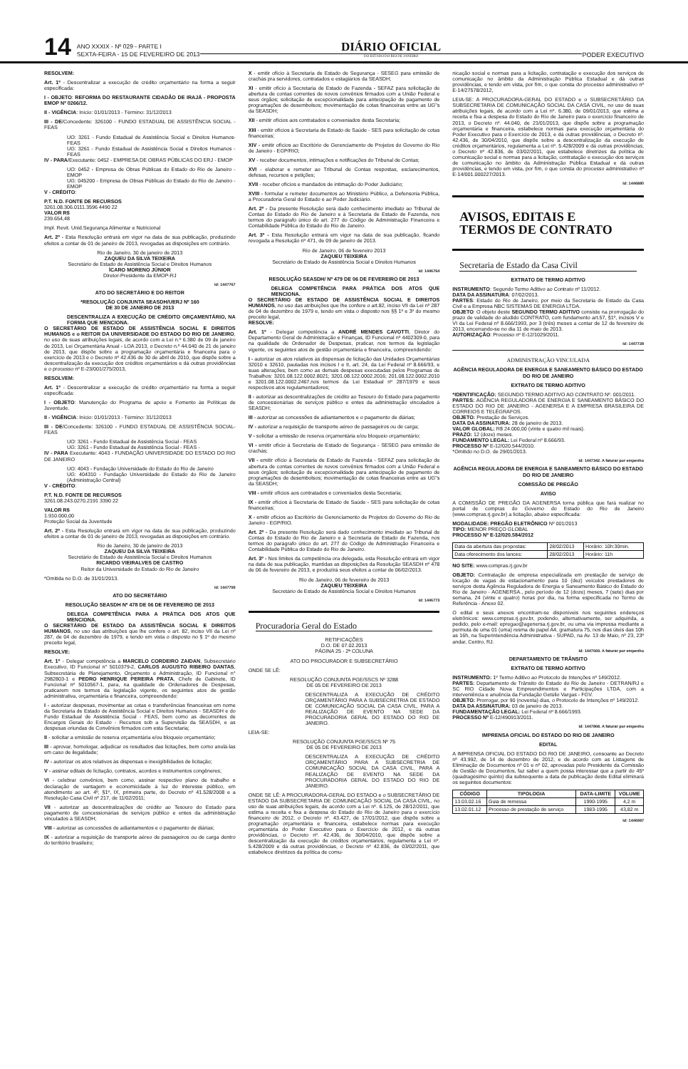14
ANO XXXIX - Nº 029 - PARTE I
SEXTA-FEIRA - 15 DE FEVEREIRO DE 2013
DIÁRIO OFICIAL
DO ESTADO DO RIO DE JANEIRO
PODER EXECUTIVO
RESOLVEM:
Art. 1º - Descentralizar a execução de crédito orçamentário na forma a seguir especificada:
I - OBJETO: REFORMA DO RESTAURANTE CIDADÃO DE IRAJÁ - PROPOSTA EMOP Nº 0266/12.
II - VIGÊNCIA: Início: 01/01/2013 - Término: 31/12/2013
III - DE/Concedente: 326100 - FUNDO ESTADUAL DE ASSISTÊNCIA SOCIAL - FEAS
UO: 3261 - Fundo Estadual de Assistência Social e Direitos Humanos- FEAS
UG: 3261 - Fundo Estadual de Assistência Social e Direitos Humanos - FEAS
IV - PARA/Executante: 0452 - EMPRESA DE OBRAS PÚBLICAS DO ERJ - EMOP
UO: 0452 - Empresa de Obras Públicas do Estado do Rio de Janeiro - EMOP
UG: 045200 - Empresa de Obras Públicas do Estado do Rio de Janeiro - EMOP
V - CRÉDITO:
P.T. N.D. FONTE DE RECURSOS
3261.08.306.0111.3596 4490 22
VALOR R$
239.654,48
Impl. Revit. Unid.Segurança Alimentar e Nutricional
Art. 2º - Esta Resolução entrará em vigor na data de sua publicação, produzindo efeitos a contar de 01 de janeiro de 2013, revogadas as disposições em contrário.
Rio de Janeiro, 30 de janeiro de 2013
ZAQUEU DA SILVA TEIXEIRA
Secretário de Estado de Assistência Social e Direitos Humanos
ÍCARO MORENO JÚNIOR
Diretor-Presidente da EMOP-RJ
Id: 1447767
ATO DO SECRETÁRIO E DO REITOR
*RESOLUÇÃO CONJUNTA SEASDH/UERJ Nº 160
DE 30 DE JANEIRO DE 2013
DESCENTRALIZA A EXECUÇÃO DE CRÉDITO ORÇAMENTÁRIO, NA FORMA QUE MENCIONA.
O SECRETÁRIO DE ESTADO DE ASSISTÊNCIA SOCIAL E DIREITOS HUMANOS e o REITOR DA UNIVERSIDADE DO ESTADO DO RIO DE JANEIRO, no uso de suas atribuições legais, de acordo com a Lei n.º 6.380 de 09 de janeiro de 2013, Lei Orçamentária Anual - LOA 2013, o Decreto n.º 44.040 de 21 de janeiro de 2013, que dispõe sobre a programação orçamentária e financeira para o exercício de 2013 e o Decreto nº 42.436 de 30 de abril de 2010, que dispõe sobre a descentralização da execução dos créditos orçamentários e dá outras providências e o processo nº E-23/001/275/2013,
RESOLVEM:
Art. 1º - Descentralizar a execução de crédito orçamentário na forma a seguir especificada:
I - OBJETO: Manutenção do Programa de apoio e Fomento às Políticas de Juventude.
II - VIGÊNCIA: Início: 01/01/2013 - Término: 31/12/2013
III - DE/Concedente: 326100 - FUNDO ESTADUAL DE ASSISTÊNCIA SOCIAL-FEAS
UO: 3261 - Fundo Estadual de Assistência Social - FEAS
UG: 3261 - Fundo Estadual de Assistência Social - FEAS -
IV - PARA Executante: 4043 - FUNDAÇÃO UNIVERSIDADE DO ESTADO DO RIO DE JANEIRO
UO: 4043 - Fundação Universidade do Estado do Rio de Janeiro
UG: 404310 - Fundação Universidade do Estado do Rio de Janeiro (Administração Central)
V - CRÉDITO:
P.T. N.D. FONTE DE RECURSOS
3261.08.243.0270.2191 3390 22
VALOR R$
1.910.000,00
Proteção Social da Juventude
Art. 2º - Esta Resolução entrará em vigor na data de sua publicação, produzindo efeitos a contar de 01 de janeiro de 2013, revogadas as disposições em contrário.
Rio de Janeiro, 30 de janeiro de 2013
ZAQUEU DA SILVA TEIXEIRA
Secretário de Estado de Assistência Social e Direitos Humanos
RICARDO VIEIRALVES DE CASTRO
Reitor da Universidade do Estado do Rio de Janeiro
*Omitida no D.O. de 31/01/2013.
Id: 1447799
ATO DO SECRETÁRIO
RESOLUÇÃO SEASDH Nº 478 DE 06 DE FEVEREIRO DE 2013
DELEGA COMPETÊNCIA PARA A PRÁTICA DOS ATOS QUE MENCIONA.
O SECRETÁRIO DE ESTADO DA ASSISTÊNCIA SOCIAL E DIREITOS HUMANOS, no uso das atribuições que lhe confere o art. 82, inciso VII da Lei nº 287, de 04 de dezembro de 1979, e tendo em vista o disposto no § 1º do mesmo preceito legal,
RESOLVE:
Art. 1º - Delegar competência a MARCELO CORDEIRO ZAIDAN, Subsecretário Executivo, ID Funcional n° 5010379-2, CARLOS AUGUSTO RIBEIRO DANTAS, Subsecretária de Planejamento, Orçamento e Administração, ID Funcional n° 2982803-1 e PEDRO HENRIQUE PEREIRA PRATA, Chefe de Gabinete, ID Funcional nº 5010567-1, para, na qualidade de Ordenadores de Despesas, praticarem nos termos da legislação vigente, os seguintes atos de gestão administrativa, orçamentária e financeira, compreendendo:
I - autorizar despesas, movimentar as cotas e transferências financeiras em nome da Secretaria de Estado de Assistência Social e Direitos Humanos - SEASDH e do Fundo Estadual de Assistência Social - FEAS, bem como as decorrentes de Encargos Gerais do Estado - Recursos sob a Supervisão da SEASDH, e as despesas oriundas de Convênios firmados com esta Secretaria;
II - solicitar a emissão de reserva orçamentária e/ou bloqueio orçamentário;
III - aprovar, homologar, adjudicar os resultados das licitações, bem como anulá-las em caso de ilegalidade;
IV - autorizar os atos relativos às dispensas e inexigibilidades de licitação;
V - assinar editais de licitação, contratos, acordos e instrumentos congêneres;
VI - celebrar convênios, bem como, assinar respectivo plano de trabalho e declaração de vantagem e economicidade à luz do interesse público, em atendimento ao art. 4º, §1º, IX, primeira parte, do Decreto nº 41.528/2008 e a Resolução Casa Civil nº 217, de 11/02/2011;
VII - autorizar as descentralizações de crédito ao Tesouro do Estado para pagamento de concessionárias de serviços público e entes da administração vinculados à SEASDH;
VIII - autorizar as concessões de adiantamentos e o pagamento de diárias;
IX - autorizar a requisição de transporte aéreo de passageiros ou de carga dentro do território brasileiro;
X - emitir ofício à Secretaria de Estado de Segurança - SESEG para emissão de crachás pra servidores, contratados e estagiários da SEASDH;
XI - emitir ofício à Secretaria de Estado de Fazenda - SEFAZ para solicitação de abertura de contas correntes de novos convênios firmados com a União Federal e seus órgãos; solicitação de excepcionalidade para antecipação de pagamento de programações de desembolsos; movimentação de cotas financeiras entre as UG"s da SEASDH;
XII - emitir ofícios aos contratados e conveniados desta Secretaria;
XIII - emitir ofícios à Secretaria de Estado de Saúde - SES para solicitação de cotas financeiras;
XIV - emitir ofícios ao Escritório de Gerenciamento de Projetos do Governo do Rio de Janeiro - EGP/RIO;
XV - receber documentos, intimações e notificações do Tribunal de Contas;
XVI - elaborar e remeter ao Tribunal de Contas respostas, esclarecimentos, defesas, recursos e petições;
XVII - receber ofícios e mandados de intimação do Poder Judiciário;
XVIII - formular e remeter documentos ao Ministério Público, a Defensoria Pública, a Procuradoria Geral do Estado e ao Poder Judiciário.
Art. 2º - Da presente Resolução será dado conhecimento imediato ao Tribunal de Contas do Estado do Rio de Janeiro e à Secretaria de Estado de Fazenda, nos termos do parágrafo único do art. 277 do Código de Administração Financeira e Contabilidade Pública do Estado do Rio de Janeiro.
Art. 3º - Esta Resolução entrará em vigor na data de sua publicação, ficando revogada a Resolução nº 471, de 09 de janeiro de 2013.
Rio de Janeiro, 06 de fevereiro 2013
ZAQUEU TEIXEIRA
Secretário de Estado de Assistência Social e Direitos Humanos
Id: 1446764
RESOLUÇÃO SEASDH/ Nº 479 DE 06 DE FEVEREIRO DE 2013
DELEGA COMPETÊNCIA PARA PRÁTICA DOS ATOS QUE MENCIONA.
O SECRETÁRIO DE ESTADO DE ASSISTÊNCIA SOCIAL E DIREITOS HUMANOS, no uso das atribuições que lhe confere o art.82, inciso VII da Lei nº 287 de 04 de dezembro de 1979 e, tendo em vista o disposto nos §§ 1º e 3º do mesmo preceito legal,
RESOLVE:
Art. 1º - Delegar competência a ANDRÉ MENDES CAVOTTI, Diretor do Departamento Geral de Administração e Finanças, ID Funcional nº 4402309-0, para na qualidade de Ordenador de Despesas, praticar, nos termos da legislação vigente, os seguintes atos de gestão orçamentária e financeira, compreendendo:
I - autorizar os atos relativos às dispensas de licitação das Unidades Orçamentárias 32010 e 32610, pautadas nos incisos I e II, art. 24, da Lei Federal nº 8.666/93, e suas alterações, bem como as demais despesas executadas pelos Programas de Trabalhos: 3201.08.122.0002.8021; 3201.08.122.0002.2016; 201.08.122.0002.2010 e 3201.08.122.0002.2467,nos termos da Lei Estadual nº 287/1979 e seus respectivos atos regulamentadores;
II - autorizar as descentralizações de crédito ao Tesouro do Estado para pagamento de concessionárias de serviços público e entes da administração vinculados à SEASDH;
III - autorizar as concessões de adiantamentos e o pagamento de diárias;
IV - autorizar a requisição de transporte aéreo de passageiros ou de carga;
V - solicitar a emissão de reserva orçamentária e/ou bloqueio orçamentário;
VI - emitir ofício à Secretaria de Estado de Segurança - SESEG para emissão de crachás;
VII - emitir ofício à Secretaria de Estado de Fazenda - SEFAZ para solicitação de abertura de contas correntes de novos convênios firmados com a União Federal e seus órgãos; solicitação de excepcionalidade para antecipação de pagamento de programações de desembolsos; movimentação de cotas financeiras entre as UG"s da SEASDH;
VIII - emitir ofícios aos contratados e conveniados desta Secretaria;
IX - emitir ofícios à Secretaria de Estado de Saúde - SES para solicitação de cotas financeiras;
X - emitir ofícios ao Escritório de Gerenciamento de Projetos do Governo do Rio de Janeiro - EGP/RIO.
Art. 2º - Da presente Resolução será dado conhecimento imediato ao Tribunal de Contas do Estado do Rio de Janeiro e à Secretaria de Estado de Fazenda, nos termos do parágrafo único do art. 277 do Código de Administração Financeira e Contabilidade Pública do Estado do Rio de Janeiro.
Art. 3º - Nos limites da competência ora delegada, esta Resolução entrará em vigor na data de sua publicação, mantidas as disposições da Resolução SEASDH nº 478 de 06 de fevereiro de 2013, e produzirá seus efeitos a contar de 06/02/2013.
Rio de Janeiro, 06 de fevereiro de 2013
ZAQUEU TEIXEIRA
Secretário de Estado de Assistência Social e Direitos Humanos
Id: 1446773
Procuradoria Geral do Estado
RETIFICAÇÕES
D.O. DE 07.02.2013
PÁGINA 25 - 2ª COLUNA
ATO DO PROCURADOR E SUBSECRETÁRIO
ONDE SE LÊ:
RESOLUÇÃO CONJUNTA PGE/SSCS Nº 3288
DE 05 DE FEVEREIRO DE 2013
DESCENTRALIZA A EXECUÇÃO DE CRÉDITO ORÇAMENTÁRIO PARA A SUBSECRETRIA DE ESTADO DE COMUNICAÇÃO SOCIAL DA CASA CIVIL, PARA A REALIZAÇÃO DE EVENTO NA SEDE DA PROCURADORIA GERAL DO ESTADO DO RIO DE JANEIRO.
LEIA-SE:
RESOLUÇÃO CONJUNTA PGE/SSCS Nº 75
DE 05 DE FEVEREIRO DE 2013
DESCENTRALIZA A EXECUÇÃO DE CRÉDITO ORÇAMENTÁRIO PARA A SUBSECRETRIA DE COMUNICAÇÃO SOCIAL DA CASA CIVIL, PARA A REALIZAÇÃO DE EVENTO NA SEDE DA PROCURADORIA GERAL DO ESTADO DO RIO DE JANEIRO.
ONDE SE LÊ: A PROCURADORA-GERAL DO ESTADO e o SUBSECRETÁRIO DE ESTADO DA SUBSECRETARIA DE COMUNICAÇÃO SOCIAL DA CASA CIVIL, no uso de suas atribuições legais, de acordo com a Lei nº. 6.125, de 28/12/2011, que estima a receita e fixa a despesa do Estado do Rio de Janeiro para o exercício financeiro de 2012, o Decreto nº. 43.427, de 17/01/2012, que dispõe sobre a programação orçamentária e financeira, estabelece normas para execução orçamentária do Poder Executivo para o Exercício de 2012, e dá outras providências, o Decreto nº. 42.436, de 30/04/2010, que dispõe sobre a descentralização da execução de créditos orçamentários, regulamenta a Lei nº. 5.428/2009 e dá outras providências, o Decreto nº 42.836, de 03/02/2011, que estabelece diretrizes da política de comu-
nicação social e normas para a licitação, contratação e execução dos serviços de comunicação no âmbito da Administração Pública Estadual e dá outras providências, e tendo em vista, por fim, o que consta do processo administrativo nº E-14/27578/2012,
LEIA-SE: A PROCURADORA-GERAL DO ESTADO e o SUBSECRETÁRIO DA SUBSECRETARIA DE COMUNICAÇÃO SOCIAL DA CASA CIVIL, no uso de suas atribuições legais, de acordo com a Lei nº. 6.380, de 09/01/2013, que estima a receita e fixa a despesa do Estado do Rio de Janeiro para o exercício financeiro de 2013, o Decreto nº. 44.040, de 21/01/2013, que dispõe sobre a programação orçamentária e financeira, estabelece normas para execução orçamentária do Poder Executivo para o Exercício de 2013, e dá outras providências, o Decreto nº. 42.436, de 30/04/2010, que dispõe sobre a descentralização da execução de créditos orçamentários, regulamenta a Lei nº. 5.428/2009 e dá outras providências, o Decreto nº 42.836, de 03/02/2011, que estabelece diretrizes da política de comunicação social e normas para a licitação, contratação e execução dos serviços de comunicação no âmbito da Administração Pública Estadual e dá outras providências, e tendo em vista, por fim, o que consta do processo administrativo nº E-14/001.000227/2013.
Id: 1446880
AVISOS, EDITAIS E
TERMOS DE CONTRATO
Secretaria de Estado da Casa Civil
EXTRATO DE TERMO ADITIVO
INSTRUMENTO: Segundo Termo Aditivo ao Contrato nº 11/2012.
DATA DA ASSINATURA: 07/02/2013.
PARTES: Estado do Rio de Janeiro, por meio da Secretaria de Estado da Casa Civil e a Empresa NBC SISTEMAS DE ENERGIA LTDA.
OBJETO: O objeto deste SEGUNDO TERMO ADITIVO consiste na prorrogação do prazo de validade do aludido CONTRATO, com fundamento art.57, §1º, incisos V e VI da Lei Federal nº 8.666/1993, por 3 (três) meses a contar de 12 de fevereiro de 2013, encerrando-se no dia 11 de maio de 2013.
AUTORIZAÇÃO: Processo nº E-12/1029/2011.
Id: 1447728
ADMINISTRAÇÃO VINCULADA
AGÊNCIA REGULADORA DE ENERGIA E SANEAMENTO BÁSICO DO ESTADO DO RIO DE JANEIRO
EXTRATO DE TERMO ADITIVO
*IDENTIFICAÇÃO: SEGUNDO TERMO ADITIVO AO CONTRATO Nº. 001/2011.
PARTES: AGÊNCIA REGULADORA DE ENERGIA E SANEAMENTO BÁSICO DO ESTADO DO RIO DE JANEIRO - AGENERSA E A EMPRESA BRASILEIRA DE CORREIOS E TELÉGRAFOS.
OBJETO: Prestação de Serviços.
DATA DA ASSINATURA: 28 de janeiro de 2013.
VALOR GLOBAL: R$ 24.000,00 (vinte e quatro mil reais).
PRAZO: 12 (doze) meses.
FUNDAMENTO LEGAL: Lei Federal nº 8.666/93.
PROCESSO Nº E-12/020.544/2010.
*Omitido no D.O. de 29/01/2013.
Id: 1447342. A faturar por empenho
AGÊNCIA REGULADORA DE ENERGIA E SANEAMENTO BÁSICO DO ESTADO DO RIO DE JANEIRO
COMISSÃO DE PREGÃO
AVISO
A COMISSÃO DE PREGÃO DA AGENERSA torna pública que fará realizar no portal de compras do Governo do Estado do Rio de Janeiro (www.compras.rj.gov.br) a licitação, abaixo especificada:
MODALIDADE: PREGÃO ELETRÔNICO Nº 001/2013
TIPO: MENOR PREÇO GLOBAL
PROCESSO Nº E-12/020.584/2012
| Data da abertura das propostas: | 28/02/2013 | Horário: 10h:30min. |
| Data oferecimento dos lances: | 28/02/2013 | Horário: 11h |
NO SITE: www.compras.rj.gov.br
OBJETO: Contratação de empresa especializada em prestação de serviço de locação de vagas de estacionamento para 10 (dez) veículos prestadores de serviços desta Agência Reguladora de Energia e Saneamento Básico do Estado do Rio de Janeiro - AGENERSA., pelo período de 12 (doze) meses, 7 (sete) dias por semana, 24 (vinte e quatro) horas por dia, na forma especificada no Termo de Referência - Anexo 02.
O edital e seus anexos encontram-se disponíveis nos seguintes endereços eletrônicos: www.compras.rj.gov.br, podendo, alternativamente, ser adquirida, a pedido, pelo e-mail: epregao@agenersa.rj.gov.br, ou uma via impressa mediante a permuta de uma 01 (uma) resma de papel A4, gramatura 75, nos dias úteis das 10h as 16h, na Superintendência Administrativa - SUPAD, na Av. 13 de Maio, nº 23, 23º andar, Centro, RJ.
Id: 1447669. A faturar por empenho
DEPARTAMENTO DE TRÂNSITO
EXTRATO DE TERMO ADITIVO
INSTRUMENTO: 1º Termo Aditivo ao Protocolo de Intenções nº 149/2012.
PARTES: Departamento de Trânsito do Estado do Rio de Janeiro - DETRAN/RJ e SC RIO Cidade Nova Empreendimentos e Participações LTDA, com a interveniência e anuência da Fundação Getúlio Vargas - FGV.
OBJETO: Prorrogar, por 90 (noventa) dias, o Protocolo de Intenções nº 149/2012.
DATA DA ASSINATURA: 03 de janeiro de 2013.
FUNDAMENTAÇÃO LEGAL: Lei Federal nº 8.666/1993.
PROCESSO Nº E-12/490913/2011.
Id: 1447868. A faturar por empenho
IMPRENSA OFICIAL DO ESTADO DO RIO DE JANEIRO
EDITAL
A IMPRENSA OFICIAL DO ESTADO DO RIO DE JANEIRO, consoante ao Decreto nº 43.992, de 14 de dezembro de 2012, e de acordo com as Listagens de Eliminação de Documentos nº 01 e nº 02, aprovadas pelo Presidente da Comissão de Gestão de Documentos, faz saber a quem possa interessar que a partir do 45º (quadragésimo quinto) dia subsequente a data de publicação deste Edital eliminará os seguintes documentos:
| CÓDIGO | TIPOLOGIA | DATA-LIMITE | VOLUME |
| --- | --- | --- | --- |
| 13.03.02.16 | Guia de remessa | 1990-1995 | 4,2 m |
| 13.02.01.12 | Processo de prestação de serviço | 1983-1995 | 43,82 m |
Id: 1446987